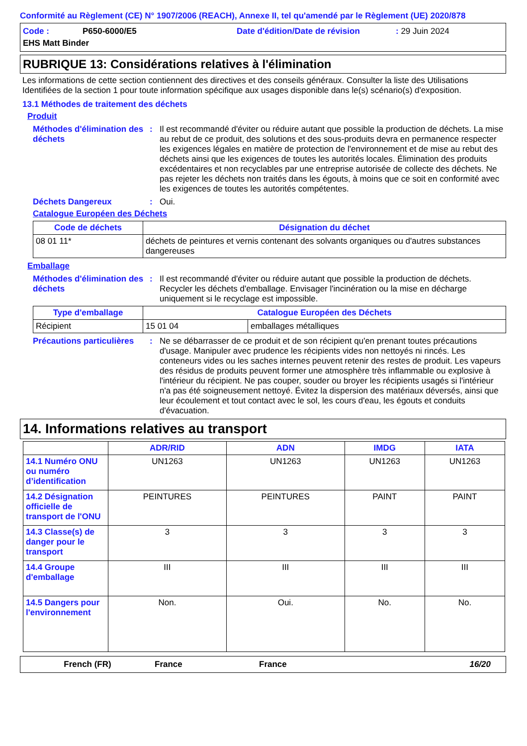Conformité au Règlement (CE) N° 1907/2006 (REACH), Annexe II, tel qu'amendé par le Règlement (UE) 2020/878
Code : P650-6000/E5 Date d'édition/Date de révision: 29 Juin 2024 EHS Matt Binder
RUBRIQUE 13: Considérations relatives à l'élimination
Les informations de cette section contiennent des directives et des conseils généraux. Consulter la liste des Utilisations Identifiées de la section 1 pour toute information spécifique aux usages disponible dans le(s) scénario(s) d'exposition.
13.1 Méthodes de traitement des déchets
Produit
Méthodes d'élimination des déchets: Il est recommandé d'éviter ou réduire autant que possible la production de déchets. La mise au rebut de ce produit, des solutions et des sous-produits devra en permanence respecter les exigences légales en matière de protection de l'environnement et de mise au rebut des déchets ainsi que les exigences de toutes les autorités locales. Élimination des produits excédentaires et non recyclables par une entreprise autorisée de collecte des déchets. Ne pas rejeter les déchets non traités dans les égouts, à moins que ce soit en conformité avec les exigences de toutes les autorités compétentes.
Déchets Dangereux: Oui.
Catalogue Européen des Déchets
| Code de déchets | Désignation du déchet |
| --- | --- |
| 08 01 11* | déchets de peintures et vernis contenant des solvants organiques ou d'autres substances dangereuses |
Emballage
Méthodes d'élimination des déchets: Il est recommandé d'éviter ou réduire autant que possible la production de déchets. Recycler les déchets d'emballage. Envisager l'incinération ou la mise en décharge uniquement si le recyclage est impossible.
| Type d'emballage | Catalogue Européen des Déchets | |
| --- | --- | --- |
| Récipient | 15 01 04 | emballages métalliques |
Précautions particulières: Ne se débarrasser de ce produit et de son récipient qu'en prenant toutes précautions d'usage. Manipuler avec prudence les récipients vides non nettoyés ni rincés. Les conteneurs vides ou les saches internes peuvent retenir des restes de produit. Les vapeurs des résidus de produits peuvent former une atmosphère très inflammable ou explosive à l'intérieur du récipient. Ne pas couper, souder ou broyer les récipients usagés si l'intérieur n'a pas été soigneusement nettoyé. Évitez la dispersion des matériaux déversés, ainsi que leur écoulement et tout contact avec le sol, les cours d'eau, les égouts et conduits d'évacuation.
14. Informations relatives au transport
| | ADR/RID | ADN | IMDG | IATA |
| --- | --- | --- | --- | --- |
| 14.1 Numéro ONU ou numéro d’identification | UN1263 | UN1263 | UN1263 | UN1263 |
| 14.2 Désignation officielle de transport de l'ONU | PEINTURES | PEINTURES | PAINT | PAINT |
| 14.3 Classe(s) de danger pour le transport | 3 | 3 | 3 | 3 |
| 14.4 Groupe d'emballage | III | III | III | III |
| 14.5 Dangers pour l'environnement | Non. | Oui. | No. | No. |
French (FR) France France 16/20